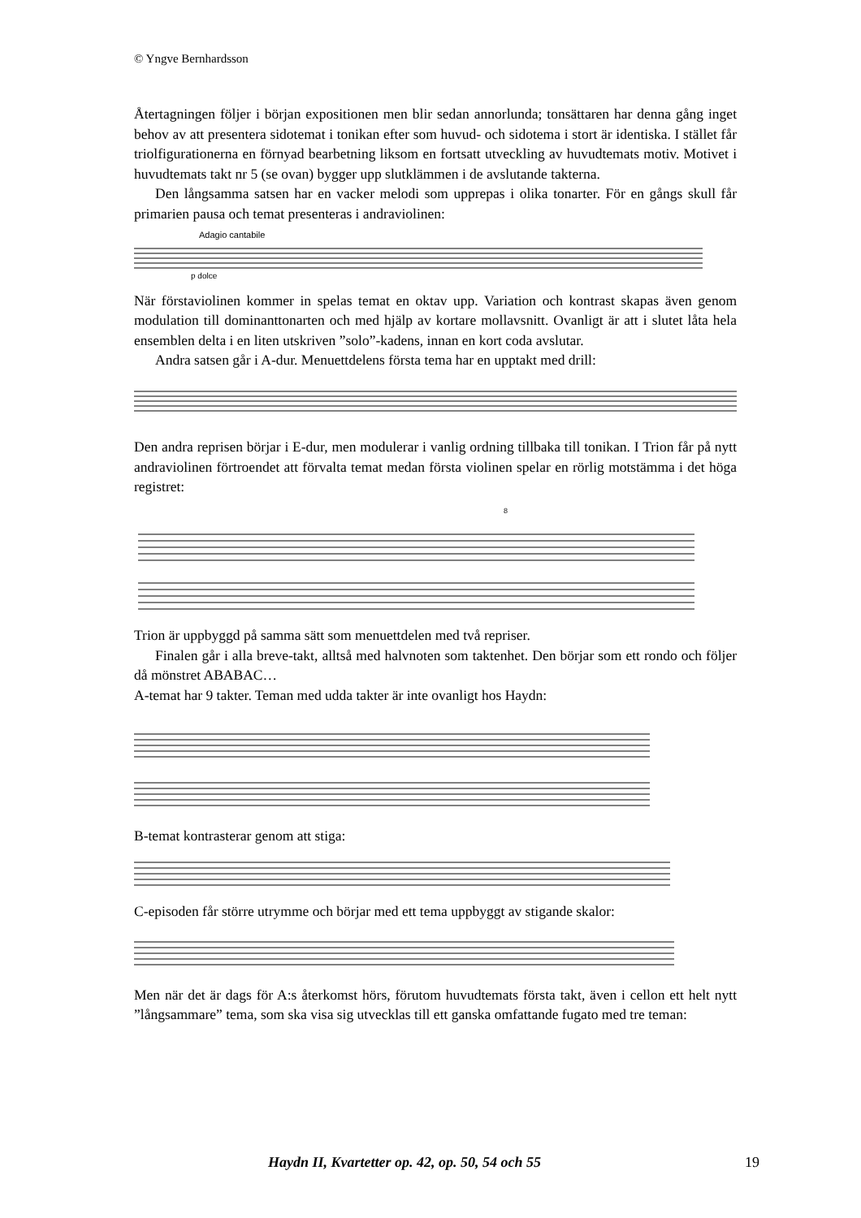© Yngve Bernhardsson
Återtagningen följer i början expositionen men blir sedan annorlunda; tonsättaren har denna gång inget behov av att presentera sidotemat i tonikan efter som huvud- och sidotema i stort är identiska. I stället får triolfigurationerna en förnyad bearbetning liksom en fortsatt utveckling av huvudtemats motiv. Motivet i huvudtemats takt nr 5 (se ovan) bygger upp slutklämmen i de avslutande takterna.
Den långsamma satsen har en vacker melodi som upprepas i olika tonarter. För en gångs skull får primarien pausa och temat presenteras i andraviolinen:
Adagio cantabile
p dolce
När förstaviolinen kommer in spelas temat en oktav upp. Variation och kontrast skapas även genom modulation till dominanttonarten och med hjälp av kortare mollavsnitt. Ovanligt är att i slutet låta hela ensemblen delta i en liten utskriven ”solo”-kadens, innan en kort coda avslutar.
Andra satsen går i A-dur. Menuettdelens första tema har en upptakt med drill:
Den andra reprisen börjar i E-dur, men modulerar i vanlig ordning tillbaka till tonikan. I Trion får på nytt andraviolinen förtroendet att förvalta temat medan första violinen spelar en rörlig motstämma i det höga registret:
8
Trion är uppbyggd på samma sätt som menuettdelen med två repriser.
Finalen går i alla breve-takt, alltså med halvnoten som taktenhet. Den börjar som ett rondo och följer då mönstret ABABAC…
A-temat har 9 takter. Teman med udda takter är inte ovanligt hos Haydn:
B-temat kontrasterar genom att stiga:
C-episoden får större utrymme och börjar med ett tema uppbyggt av stigande skalor:
Men när det är dags för A:s återkomst hörs, förutom huvudtemats första takt, även i cellon ett helt nytt ”långsammare” tema, som ska visa sig utvecklas till ett ganska omfattande fugato med tre teman:
Haydn II, Kvartetter op. 42, op. 50, 54 och 55 19